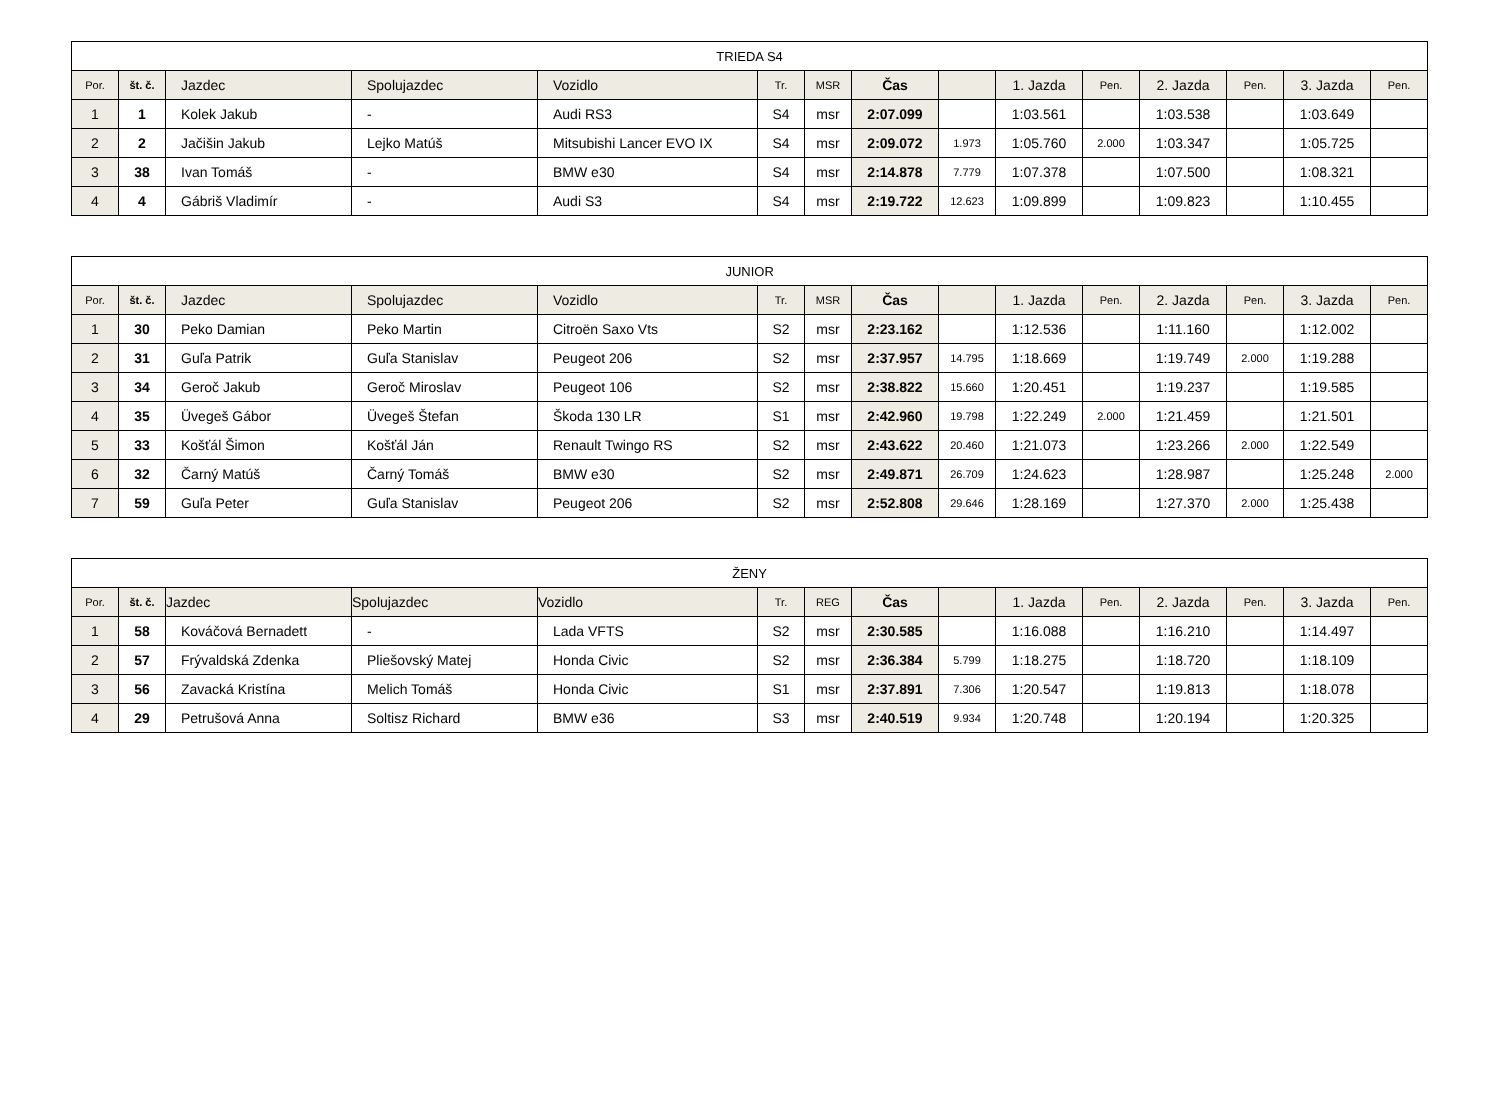| TRIEDA S4 | | | | | | | | | | | | | | |
| --- | --- | --- | --- | --- | --- | --- | --- | --- | --- | --- | --- | --- | --- | --- |
| Por. | št. č. | Jazdec | Spolujazdec | Vozidlo | Tr. | MSR | Čas | | 1. Jazda | Pen. | 2. Jazda | Pen. | 3. Jazda | Pen. |
| 1 | 1 | Kolek Jakub | - | Audi RS3 | S4 | msr | 2:07.099 | | 1:03.561 | | 1:03.538 | | 1:03.649 | |
| 2 | 2 | Jačišin Jakub | Lejko Matúš | Mitsubishi Lancer EVO IX | S4 | msr | 2:09.072 | 1.973 | 1:05.760 | 2.000 | 1:03.347 | | 1:05.725 | |
| 3 | 38 | Ivan Tomáš | - | BMW e30 | S4 | msr | 2:14.878 | 7.779 | 1:07.378 | | 1:07.500 | | 1:08.321 | |
| 4 | 4 | Gábriš Vladimír | - | Audi S3 | S4 | msr | 2:19.722 | 12.623 | 1:09.899 | | 1:09.823 | | 1:10.455 | |
| JUNIOR | | | | | | | | | | | | | | |
| --- | --- | --- | --- | --- | --- | --- | --- | --- | --- | --- | --- | --- | --- | --- |
| Por. | št. č. | Jazdec | Spolujazdec | Vozidlo | Tr. | MSR | Čas | | 1. Jazda | Pen. | 2. Jazda | Pen. | 3. Jazda | Pen. |
| 1 | 30 | Peko Damian | Peko Martin | Citroën Saxo Vts | S2 | msr | 2:23.162 | | 1:12.536 | | 1:11.160 | | 1:12.002 | |
| 2 | 31 | Guľa Patrik | Guľa Stanislav | Peugeot 206 | S2 | msr | 2:37.957 | 14.795 | 1:18.669 | | 1:19.749 | 2.000 | 1:19.288 | |
| 3 | 34 | Geroč Jakub | Geroč Miroslav | Peugeot 106 | S2 | msr | 2:38.822 | 15.660 | 1:20.451 | | 1:19.237 | | 1:19.585 | |
| 4 | 35 | Üvegeš Gábor | Üvegeš Štefan | Škoda 130 LR | S1 | msr | 2:42.960 | 19.798 | 1:22.249 | 2.000 | 1:21.459 | | 1:21.501 | |
| 5 | 33 | Košťál Šimon | Košťál Ján | Renault Twingo RS | S2 | msr | 2:43.622 | 20.460 | 1:21.073 | | 1:23.266 | 2.000 | 1:22.549 | |
| 6 | 32 | Čarný Matúš | Čarný Tomáš | BMW e30 | S2 | msr | 2:49.871 | 26.709 | 1:24.623 | | 1:28.987 | | 1:25.248 | 2.000 |
| 7 | 59 | Guľa Peter | Guľa Stanislav | Peugeot 206 | S2 | msr | 2:52.808 | 29.646 | 1:28.169 | | 1:27.370 | 2.000 | 1:25.438 | |
| ŽENY | | | | | | | | | | | | | | |
| --- | --- | --- | --- | --- | --- | --- | --- | --- | --- | --- | --- | --- | --- | --- |
| Por. | št. č. | Jazdec | Spolujazdec | Vozidlo | Tr. | REG | Čas | | 1. Jazda | Pen. | 2. Jazda | Pen. | 3. Jazda | Pen. |
| 1 | 58 | Kováčová Bernadett | - | Lada VFTS | S2 | msr | 2:30.585 | | 1:16.088 | | 1:16.210 | | 1:14.497 | |
| 2 | 57 | Frývaldská Zdenka | Pliešovský Matej | Honda Civic | S2 | msr | 2:36.384 | 5.799 | 1:18.275 | | 1:18.720 | | 1:18.109 | |
| 3 | 56 | Zavacká Kristína | Melich Tomáš | Honda Civic | S1 | msr | 2:37.891 | 7.306 | 1:20.547 | | 1:19.813 | | 1:18.078 | |
| 4 | 29 | Petrušová Anna | Soltisz Richard | BMW e36 | S3 | msr | 2:40.519 | 9.934 | 1:20.748 | | 1:20.194 | | 1:20.325 | |